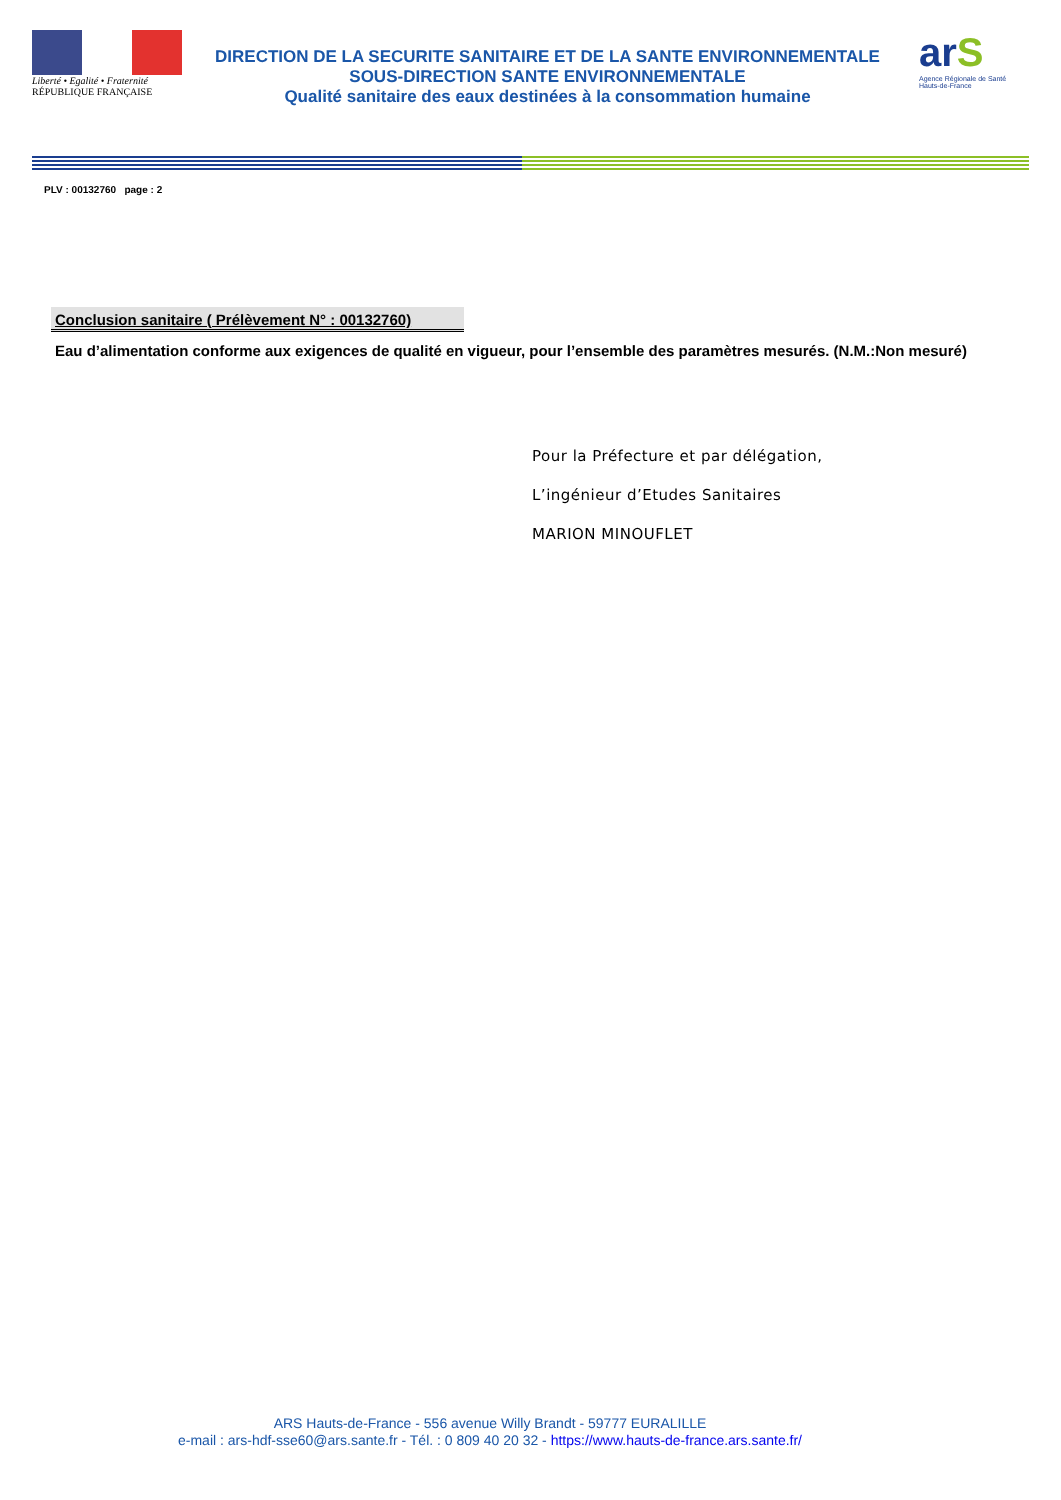Liberté • Egalité • Fraternité
RÉPUBLIQUE FRANÇAISE
DIRECTION DE LA SECURITE SANITAIRE ET DE LA SANTE ENVIRONNEMENTALE
SOUS-DIRECTION SANTE ENVIRONNEMENTALE
Qualité sanitaire des eaux destinées à la consommation humaine
arS
Agence Régionale de Santé
Hauts-de-France
PLV : 00132760 page : 2
Conclusion sanitaire ( Prélèvement N° : 00132760)
Eau d’alimentation conforme aux exigences de qualité en vigueur, pour l’ensemble des paramètres mesurés. (N.M.:Non mesuré)
Pour la Préfecture et par délégation,
L’ingénieur d’Etudes Sanitaires
MARION MINOUFLET
ARS Hauts-de-France - 556 avenue Willy Brandt - 59777 EURALILLE
e-mail : ars-hdf-sse60@ars.sante.fr - Tél. : 0 809 40 20 32 - https://www.hauts-de-france.ars.sante.fr/